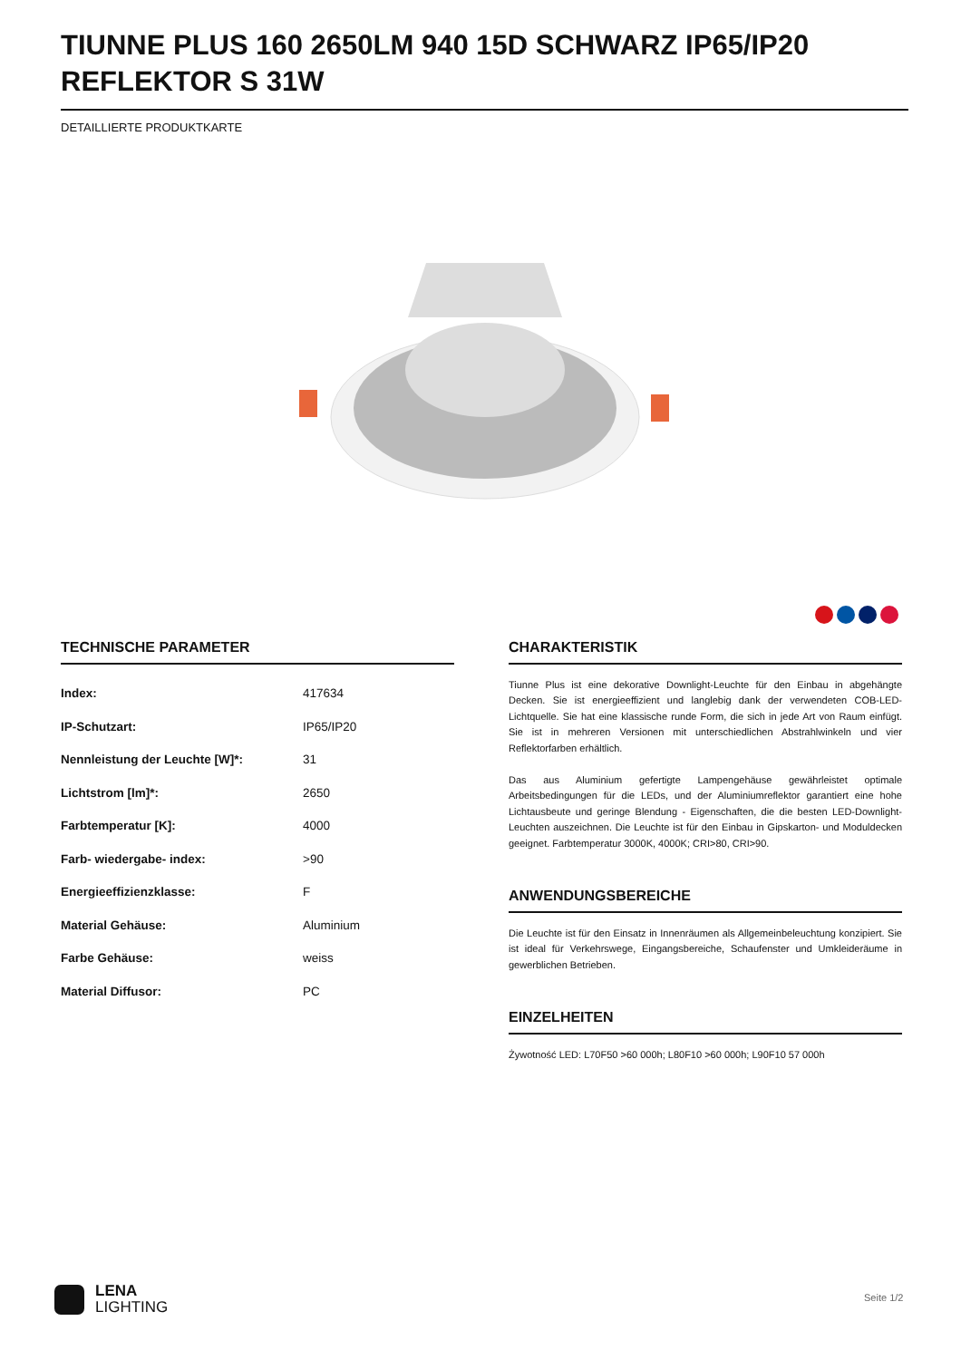TIUNNE PLUS 160 2650LM 940 15D SCHWARZ IP65/IP20 REFLEKTOR S 31W
DETAILLIERTE PRODUKTKARTE
TECHNISCHE PARAMETER
| Index: | 417634 |
| IP-Schutzart: | IP65/IP20 |
| Nennleistung der Leuchte [W]*: | 31 |
| Lichtstrom [lm]*: | 2650 |
| Farbtemperatur [K]: | 4000 |
| Farb- wiedergabe- index: | >90 |
| Energieeffizienzklasse: | F |
| Material Gehäuse: | Aluminium |
| Farbe Gehäuse: | weiss |
| Material Diffusor: | PC |
CHARAKTERISTIK
Tiunne Plus ist eine dekorative Downlight-Leuchte für den Einbau in abgehängte Decken. Sie ist energieeffizient und langlebig dank der verwendeten COB-LED-Lichtquelle. Sie hat eine klassische runde Form, die sich in jede Art von Raum einfügt. Sie ist in mehreren Versionen mit unterschiedlichen Abstrahlwinkeln und vier Reflektorfarben erhältlich.
Das aus Aluminium gefertigte Lampengehäuse gewährleistet optimale Arbeitsbedingungen für die LEDs, und der Aluminiumreflektor garantiert eine hohe Lichtausbeute und geringe Blendung - Eigenschaften, die die besten LED-Downlight-Leuchten auszeichnen. Die Leuchte ist für den Einbau in Gipskarton- und Moduldecken geeignet. Farbtemperatur 3000K, 4000K; CRI>80, CRI>90.
ANWENDUNGSBEREICHE
Die Leuchte ist für den Einsatz in Innenräumen als Allgemeinbeleuchtung konzipiert. Sie ist ideal für Verkehrswege, Eingangsbereiche, Schaufenster und Umkleideräume in gewerblichen Betrieben.
EINZELHEITEN
Żywotność LED: L70F50 >60 000h; L80F10 >60 000h; L90F10 57 000h
LENA
LIGHTING
Seite 1/2